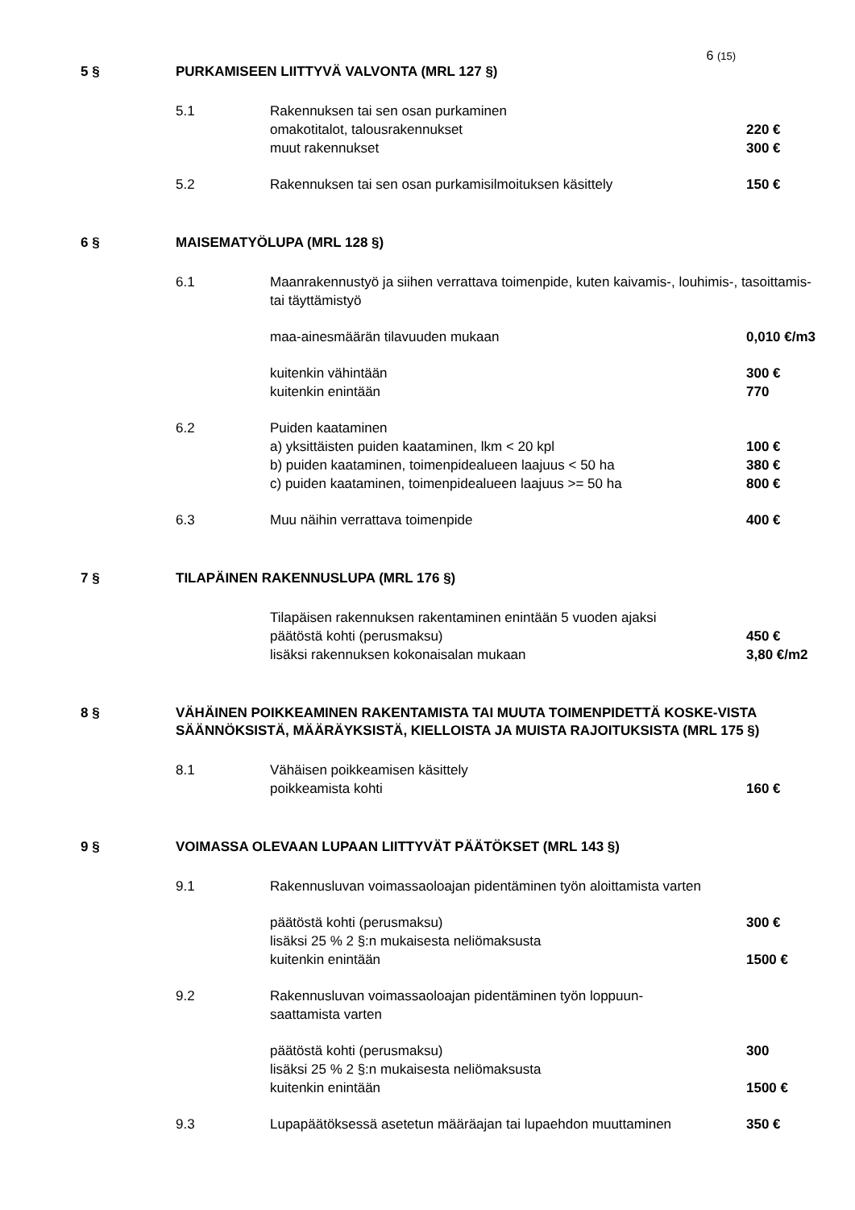6 (15)
5 § PURKAMISEEN LIITTYVÄ VALVONTA (MRL 127 §)
| 5.1 | Rakennuksen tai sen osan purkaminen | |
| | omakotitalot, talousrakennukset | 220 € |
| | muut rakennukset | 300 € |
| 5.2 | Rakennuksen tai sen osan purkamisilmoituksen käsittely | 150 € |
6 § MAISEMATYÖLUPA (MRL 128 §)
| 6.1 | Maanrakennustyö ja siihen verrattava toimenpide, kuten kaivamis-, louhimis-, tasoittamis- tai täyttämistyö | |
| | maa-ainesmäärän tilavuuden mukaan | 0,010 €/m3 |
| | kuitenkin vähintään | 300 € |
| | kuitenkin enintään | 770 |
| 6.2 | Puiden kaataminen | |
| | a) yksittäisten puiden kaataminen, lkm < 20 kpl | 100 € |
| | b) puiden kaataminen, toimenpidealueen laajuus < 50 ha | 380 € |
| | c) puiden kaataminen, toimenpidealueen laajuus >= 50 ha | 800 € |
| 6.3 | Muu näihin verrattava toimenpide | 400 € |
7 § TILAPÄINEN RAKENNUSLUPA (MRL 176 §)
| | Tilapäisen rakennuksen rakentaminen enintään 5 vuoden ajaksi | |
| | päätöstä kohti (perusmaksu) | 450 € |
| | lisäksi rakennuksen kokonaisalan mukaan | 3,80 €/m2 |
8 § VÄHÄINEN POIKKEAMINEN RAKENTAMISTA TAI MUUTA TOIMENPIDETTÄ KOSKE-VISTA SÄÄNNÖKSISTÄ, MÄÄRÄYKSISTÄ, KIELLOISTA JA MUISTA RAJOITUKSISTA (MRL 175 §)
| 8.1 | Vähäisen poikkeamisen käsittely | |
| | poikkeamista kohti | 160 € |
9 § VOIMASSA OLEVAAN LUPAAN LIITTYVÄT PÄÄTÖKSET (MRL 143 §)
| 9.1 | Rakennusluvan voimassaoloajan pidentäminen työn aloittamista varten | |
| | päätöstä kohti (perusmaksu) | 300 € |
| | lisäksi 25 % 2 §:n mukaisesta neliömaksusta | |
| | kuitenkin enintään | 1500 € |
| 9.2 | Rakennusluvan voimassaoloajan pidentäminen työn loppuun- saattamista varten | |
| | päätöstä kohti (perusmaksu) | 300 |
| | lisäksi 25 % 2 §:n mukaisesta neliömaksusta | |
| | kuitenkin enintään | 1500 € |
| 9.3 | Lupapäätöksessä asetetun määräajan tai lupaehdon muuttaminen | 350 € |